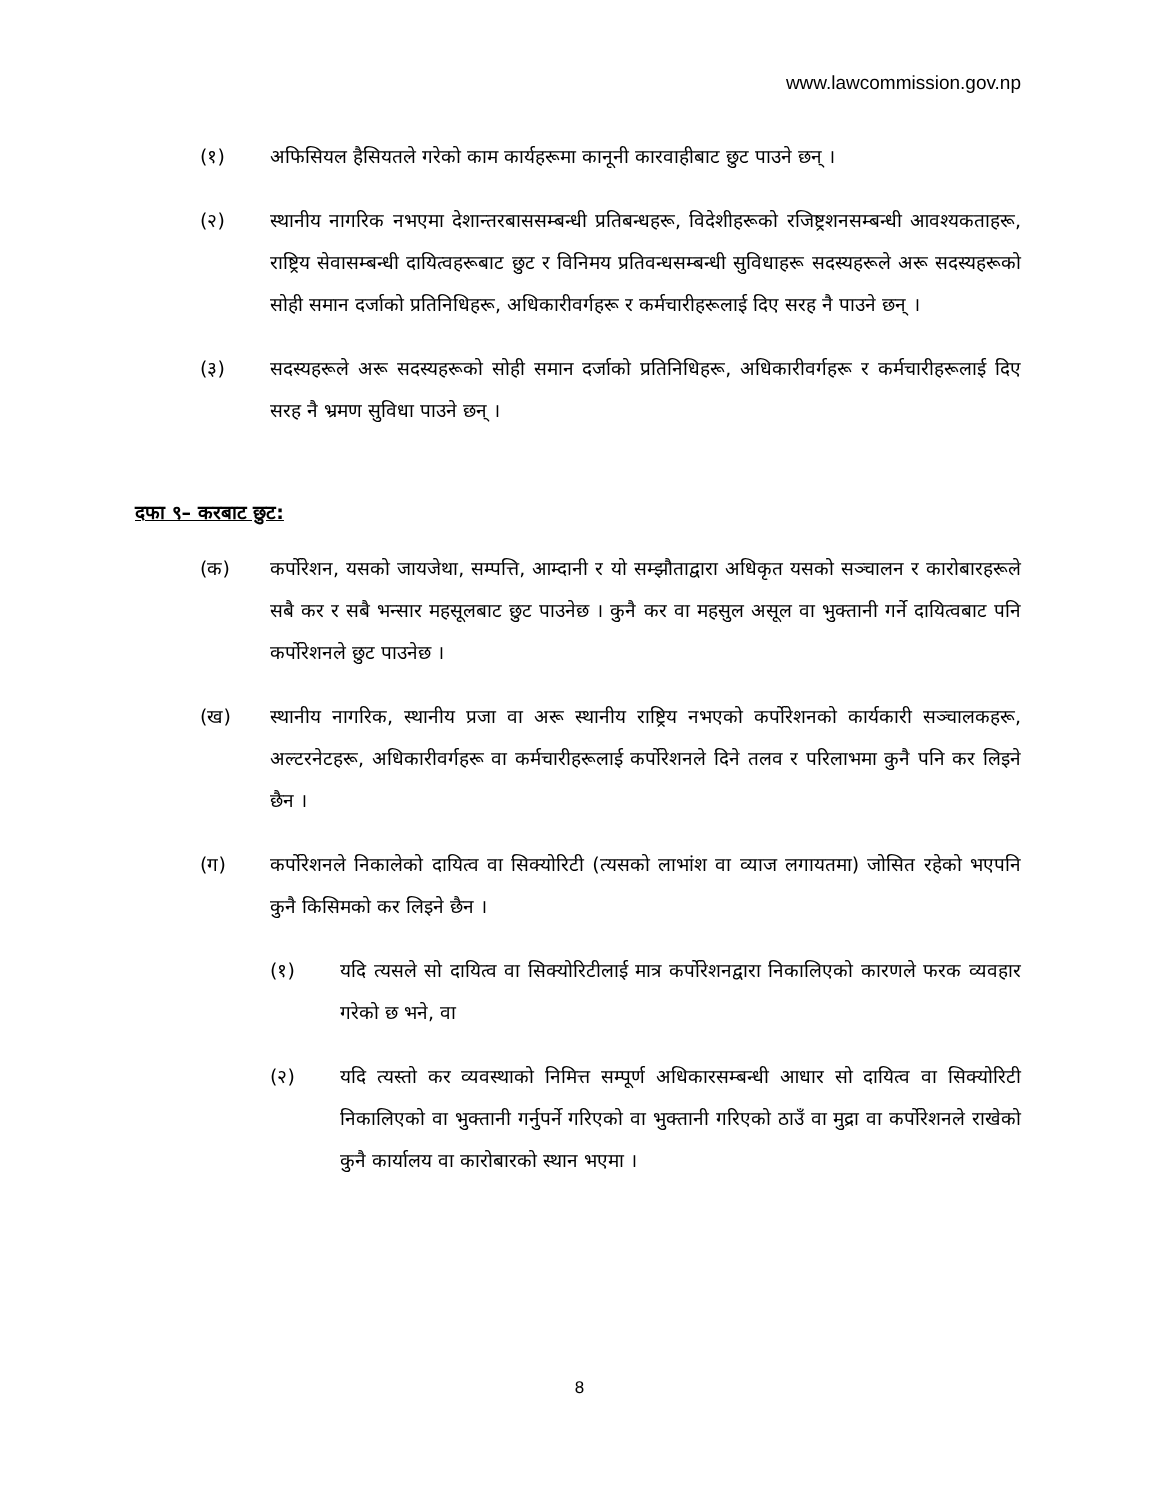www.lawcommission.gov.np
(१) अफिसियल हैसियतले गरेको काम कार्यहरूमा कानूनी कारवाहीबाट छुट पाउने छन् ।
(२) स्थानीय नागरिक नभएमा देशान्तरबाससम्बन्धी प्रतिबन्धहरू, विदेशीहरूको रजिष्ट्रशनसम्बन्धी आवश्यकताहरू, राष्ट्रिय सेवासम्बन्धी दायित्वहरूबाट छुट र विनिमय प्रतिवन्धसम्बन्धी सुविधाहरू सदस्यहरूले अरू सदस्यहरूको सोही समान दर्जाको प्रतिनिधिहरू, अधिकारीवर्गहरू र कर्मचारीहरूलाई दिए सरह नै पाउने छन् ।
(३) सदस्यहरूले अरू सदस्यहरूको सोही समान दर्जाको प्रतिनिधिहरू, अधिकारीवर्गहरू र कर्मचारीहरूलाई दिए सरह नै भ्रमण सुविधा पाउने छन् ।
दफा ९– करबाट छुट:
(क) कर्पोरेशन, यसको जायजेथा, सम्पत्ति, आम्दानी र यो सम्झौताद्वारा अधिकृत यसको सञ्चालन र कारोबारहरूले सबै कर र सबै भन्सार महसूलबाट छुट पाउनेछ । कुनै कर वा महसुल असूल वा भुक्तानी गर्ने दायित्वबाट पनि कर्पोरेशनले छुट पाउनेछ ।
(ख) स्थानीय नागरिक, स्थानीय प्रजा वा अरू स्थानीय राष्ट्रिय नभएको कर्पोरेशनको कार्यकारी सञ्चालकहरू, अल्टरनेटहरू, अधिकारीवर्गहरू वा कर्मचारीहरूलाई कर्पोरेशनले दिने तलव र परिलाभमा कुनै पनि कर लिइने छैन ।
(ग) कर्पोरेशनले निकालेको दायित्व वा सिक्योरिटी (त्यसको लाभांश वा व्याज लगायतमा) जोसित रहेको भएपनि कुनै किसिमको कर लिइने छैन ।
(१) यदि त्यसले सो दायित्व वा सिक्योरिटीलाई मात्र कर्पोरेशनद्वारा निकालिएको कारणले फरक व्यवहार गरेको छ भने, वा
(२) यदि त्यस्तो कर व्यवस्थाको निमित्त सम्पूर्ण अधिकारसम्बन्धी आधार सो दायित्व वा सिक्योरिटी निकालिएको वा भुक्तानी गर्नुपर्ने गरिएको वा भुक्तानी गरिएको ठाउँ वा मुद्रा वा कर्पोरेशनले राखेको कुनै कार्यालय वा कारोबारको स्थान भएमा ।
8